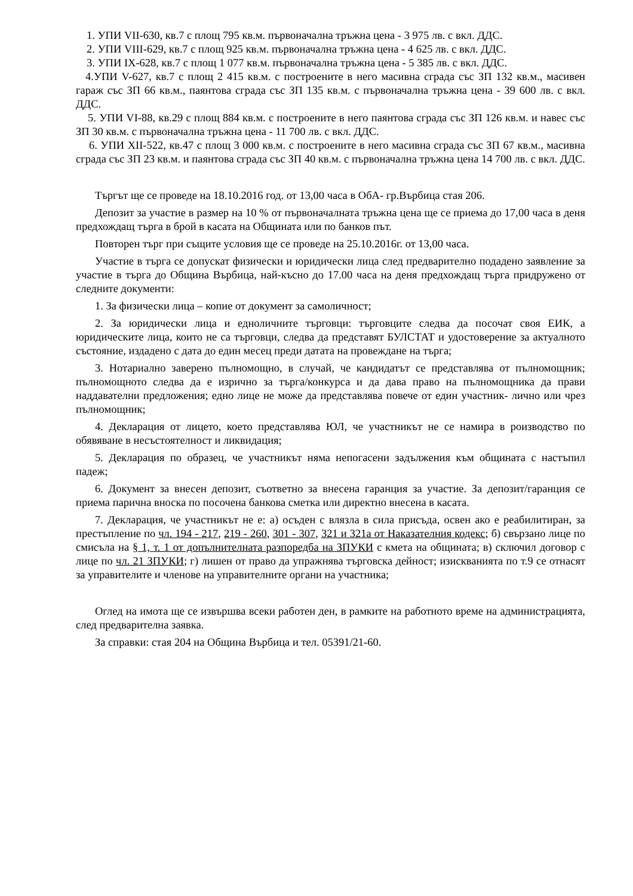1. УПИ VII-630, кв.7 с площ 795 кв.м. първоначална тръжна цена - 3 975 лв. с вкл. ДДС.
2. УПИ VIII-629, кв.7 с площ 925 кв.м. първоначална тръжна цена - 4 625 лв. с вкл. ДДС.
3. УПИ IX-628, кв.7 с площ 1 077 кв.м. първоначална тръжна цена - 5 385 лв. с вкл. ДДС.
4.УПИ V-627, кв.7 с площ 2 415 кв.м. с построените в него масивна сграда със ЗП 132 кв.м., масивен гараж със ЗП 66 кв.м., паянтова сграда със ЗП 135 кв.м. с първоначална тръжна цена - 39 600 лв. с вкл. ДДС.
5. УПИ VI-88, кв.29 с площ 884 кв.м. с построените в него паянтова сграда със ЗП 126 кв.м. и навес със ЗП 30 кв.м. с първоначална тръжна цена - 11 700 лв. с вкл. ДДС.
6. УПИ XII-522, кв.47 с площ 3 000 кв.м. с построените в него масивна сграда със ЗП 67 кв.м., масивна сграда със ЗП 23 кв.м. и паянтова сграда със ЗП 40 кв.м. с първоначална тръжна цена 14 700 лв. с вкл. ДДС.
Търгът ще се проведе на 18.10.2016 год. от 13,00 часа в ОбА- гр.Върбица стая 206.
Депозит за участие в размер на 10 % от първоначалната тръжна цена ще се приема до 17,00 часа в деня предхождащ търга в брой в касата на Общината или по банков път.
Повторен търг при същите условия ще се проведе на 25.10.2016г. от 13,00 часа.
Участие в търга се допускат физически и юридически лица след предварително подадено заявление за участие в търга до Община Върбица, най-късно до 17.00 часа на деня предхождащ търга придружено от следните документи:
1. За физически лица – копие от документ за самоличност;
2. За юридически лица и едноличните търговци: търговците следва да посочат своя ЕИК, а юридическите лица, които не са търговци, следва да представят БУЛСТАТ и удостоверение за актуалното състояние, издадено с дата до един месец преди датата на провеждане на търга;
3. Нотариално заверено пълномощно, в случай, че кандидатът се представлява от пълномощник; пълномощното следва да е изрично за търга/конкурса и да дава право на пълномощника да прави наддавателни предложения; едно лице не може да представлява повече от един участник- лично или чрез пълномощник;
4. Декларация от лицето, което представлява ЮЛ, че участникът не се намира в роизводство по обявяване в несъстоятелност и ликвидация;
5. Декларация по образец, че участникът няма непогасени задължения към общината с настъпил падеж;
6. Документ за внесен депозит, съответно за внесена гаранция за участие. За депозит/гаранция се приема парична вноска по посочена банкова сметка или директно внесена в касата.
7. Декларация, че участникът не е: а) осъден с влязла в сила присъда, освен ако е реабилитиран, за престъпление по чл. 194 - 217, 219 - 260, 301 - 307, 321 и 321а от Наказателния кодекс; б) свързано лице по смисъла на § 1, т. 1 от допълнителната разпоредба на ЗПУКИ с кмета на общината; в) сключил договор с лице по чл. 21 ЗПУКИ; г) лишен от право да упражнява търговска дейност; изискванията по т.9 се отнасят за управителите и членове на управителните органи на участника;
Оглед на имота ще се извършва всеки работен ден, в рамките на работното време на администрацията, след предварителна заявка.
За справки: стая 204 на Община Върбица и тел. 05391/21-60.